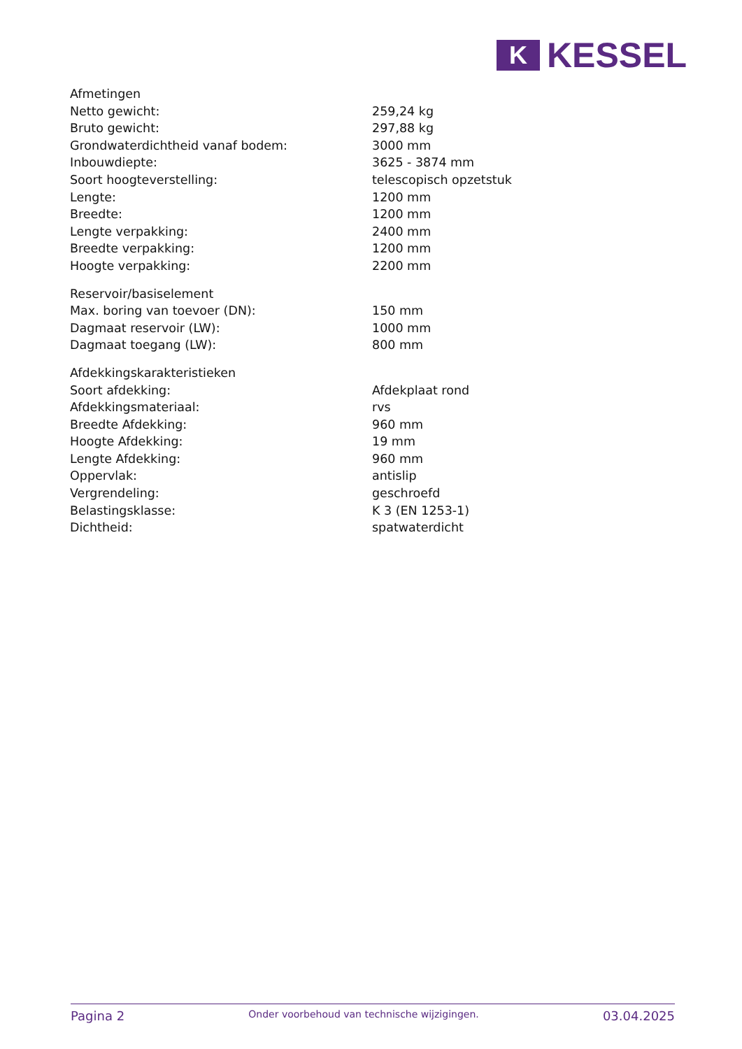K
KESSEL
| Afmetingen | |
| Netto gewicht: | 259,24 kg |
| Bruto gewicht: | 297,88 kg |
| Grondwaterdichtheid vanaf bodem: | 3000 mm |
| Inbouwdiepte: | 3625 - 3874 mm |
| Soort hoogteverstelling: | telescopisch opzetstuk |
| Lengte: | 1200 mm |
| Breedte: | 1200 mm |
| Lengte verpakking: | 2400 mm |
| Breedte verpakking: | 1200 mm |
| Hoogte verpakking: | 2200 mm |
| Reservoir/basiselement | |
| Max. boring van toevoer (DN): | 150 mm |
| Dagmaat reservoir (LW): | 1000 mm |
| Dagmaat toegang (LW): | 800 mm |
| Afdekkingskarakteristieken | |
| Soort afdekking: | Afdekplaat rond |
| Afdekkingsmateriaal: | rvs |
| Breedte Afdekking: | 960 mm |
| Hoogte Afdekking: | 19 mm |
| Lengte Afdekking: | 960 mm |
| Oppervlak: | antislip |
| Vergrendeling: | geschroefd |
| Belastingsklasse: | K 3 (EN 1253-1) |
| Dichtheid: | spatwaterdicht |
Pagina 2 Onder voorbehoud van technische wijzigingen. 03.04.2025